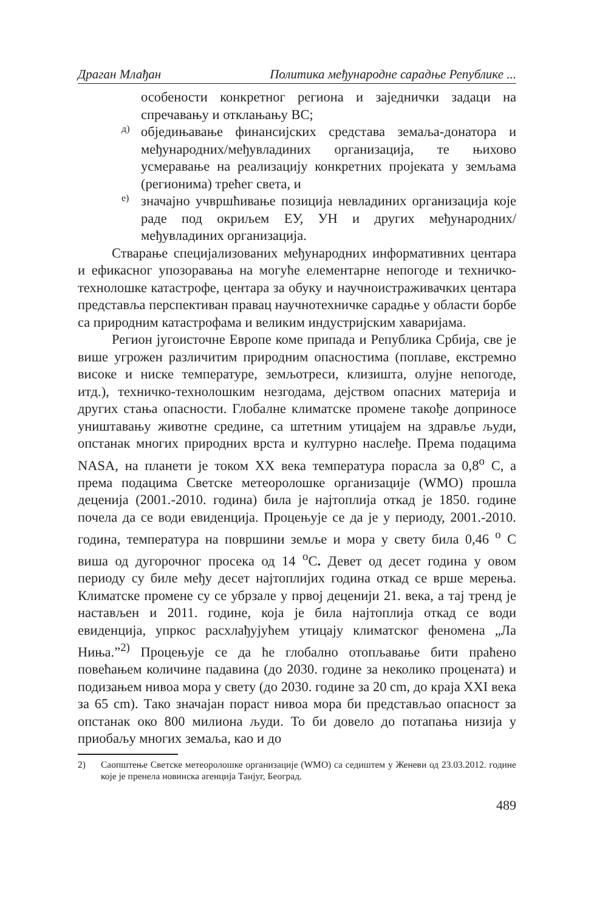Драган Млађан Политика међународне сарадње Републике ...
особености конкретног региона и заједнички задаци на спречавању и отклањању ВС;
д)
обједињавање финансијских средстава земаља-донатора и међународних/међувладиних организација, те њихово усмеравање на реализацију конкретних пројеката у земљама (регионима) трећег света, и
е)
значајно учвршћивање позиција невладиних организација које раде под окриљем ЕУ, УН и других међународних/међувладиних организација.
Стварање специјализованих међународних информативних центара и ефикасног упозоравања на могуће елементарне непогоде и техничко-технолошке катастрофе, центара за обуку и научноистраживачких центара представља перспективан правац научнотехничке сарадње у области борбе са природним катастрофама и великим индустријским хаваријама.
Регион југоисточне Европе коме припада и Република Србија, све је више угрожен различитим природним опасностима (поплаве, екстремно високе и ниске температуре, земљотреси, клизишта, олујне непогоде, итд.), техничко-технолошким незгодама, дејством опасних материја и других стања опасности. Глобалне климатске промене такође доприносе уништавању животне средине, са штетним утицајем на здравље људи, опстанак многих природних врста и културно наслеђе. Према подацима NASA, на планети је током XX века температура порасла за 0,8<sup>o</sup> C, а према подацима Светске метеоролошке организације (WMO) прошла деценија (2001.-2010. година) била је најтоплија откад је 1850. године почела да се води евиденција. Процењује се да је у периоду, 2001.-2010. година, температура на површини земље и мора у свету била 0,46 <sup>o</sup> C виша од дугорочног просека од 14 <sup>o</sup>C. Девет од десет година у овом периоду су биле међу десет најтоплијих година откад се врше мерења. Климатске промене су се убрзале у првој деценији 21. века, а тај тренд је настављен и 2011. године, која је била најтоплија откад се води евиденција, упркос расхлађујућем утицају климатског феномена „Ла Ниња.”<sup>2)</sup> Процењује се да ће глобално отопљавање бити праћено повећањем количине падавина (до 2030. године за неколико процената) и подизањем нивоа мора у свету (до 2030. године за 20 cm, до краја XXI века за 65 cm). Тако значајан пораст нивоа мора би представљао опасност за опстанак око 800 милиона људи. То би довело до потапања низија у приобаљу многих земаља, као и до
2) Саопштење Светске метеоролошке организације (WMO) са седиштем у Женеви од 23.03.2012. године које је пренела новинска агенција Танјуг, Београд.
489